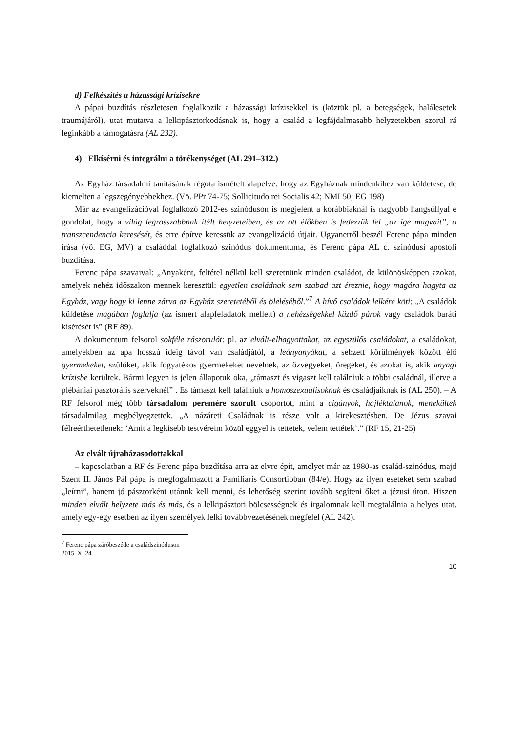d) Felkészítés a házassági krízisekre
A pápai buzdítás részletesen foglalkozik a házassági krízisekkel is (köztük pl. a betegségek, halálesetek traumájáról), utat mutatva a lelkipásztorkodásnak is, hogy a család a legfájdalmasabb helyzetekben szorul rá leginkább a támogatásra (AL 232).
4) Elkísérni és integrálni a törékenységet (AL 291–312.)
Az Egyház társadalmi tanításának régóta ismételt alapelve: hogy az Egyháznak mindenkihez van küldetése, de kiemelten a legszegényebbekhez. (Vö. PPr 74-75; Sollicitudo rei Socialis 42; NMI 50; EG 198)
Már az evangelizációval foglalkozó 2012-es szinóduson is megjelent a korábbiaknál is nagyobb hangsúllyal e gondolat, hogy a világ legrosszabbnak ítélt helyzeteiben, és az ott élőkben is fedezzük fel „az ige magvait”, a transzcendencia keresését, és erre építve keressük az evangelizáció útjait. Ugyanerről beszél Ferenc pápa minden írása (vö. EG, MV) a családdal foglalkozó szinódus dokumentuma, és Ferenc pápa AL c. szinódusi apostoli buzdítása.
Ferenc pápa szavaival: „Anyaként, feltétel nélkül kell szeretnünk minden családot, de különösképpen azokat, amelyek nehéz időszakon mennek keresztül: egyetlen családnak sem szabad azt éreznie, hogy magára hagyta az Egyház, vagy hogy ki lenne zárva az Egyház szeretetéből és öleléséből.”<sup>7</sup> A hívő családok lelkére köti: „A családok küldetése magában foglalja (az ismert alapfeladatok mellett) a nehézségekkel küzdő párok vagy családok baráti kísérését is” (RF 89).
A dokumentum felsorol sokféle rászorulót: pl. az elvált-elhagyottakat, az egyszülős családokat, a családokat, amelyekben az apa hosszú ideig távol van családjától, a leányanyákat, a sebzett körülmények között élő gyermekeket, szülőket, akik fogyatékos gyermekeket nevelnek, az özvegyeket, öregeket, és azokat is, akik anyagi krízisbe kerültek. Bármi legyen is jelen állapotuk oka, „támaszt és vigaszt kell találniuk a többi családnál, illetve a plébániai pasztorális szerveknél” . És támaszt kell találniuk a homoszexuálisoknak és családjaiknak is (AL 250). – A RF felsorol még több társadalom peremére szorult csoportot, mint a cigányok, hajléktalanok, menekültek társadalmilag megbélyegzettek. „A názáreti Családnak is része volt a kirekesztésben. De Jézus szavai félreérthetetlenek: ’Amit a legkisebb testvéreim közül eggyel is tettetek, velem tettétek’.” (RF 15, 21-25)
Az elvált újraházasodottakkal
– kapcsolatban a RF és Ferenc pápa buzdítása arra az elvre épít, amelyet már az 1980-as család-szinódus, majd Szent II. János Pál pápa is megfogalmazott a Familiaris Consortioban (84/e). Hogy az ilyen eseteket sem szabad „leírni”, hanem jó pásztorként utánuk kell menni, és lehetőség szerint tovább segíteni őket a jézusi úton. Hiszen minden elvált helyzete más és más, és a lelkipásztori bölcsességnek és irgalomnak kell megtalálnia a helyes utat, amely egy-egy esetben az ilyen személyek lelki továbbvezetésének megfelel (AL 242).
<sup>7</sup> Ferenc pápa záróbeszéde a családszinóduson 2015. X. 24
10